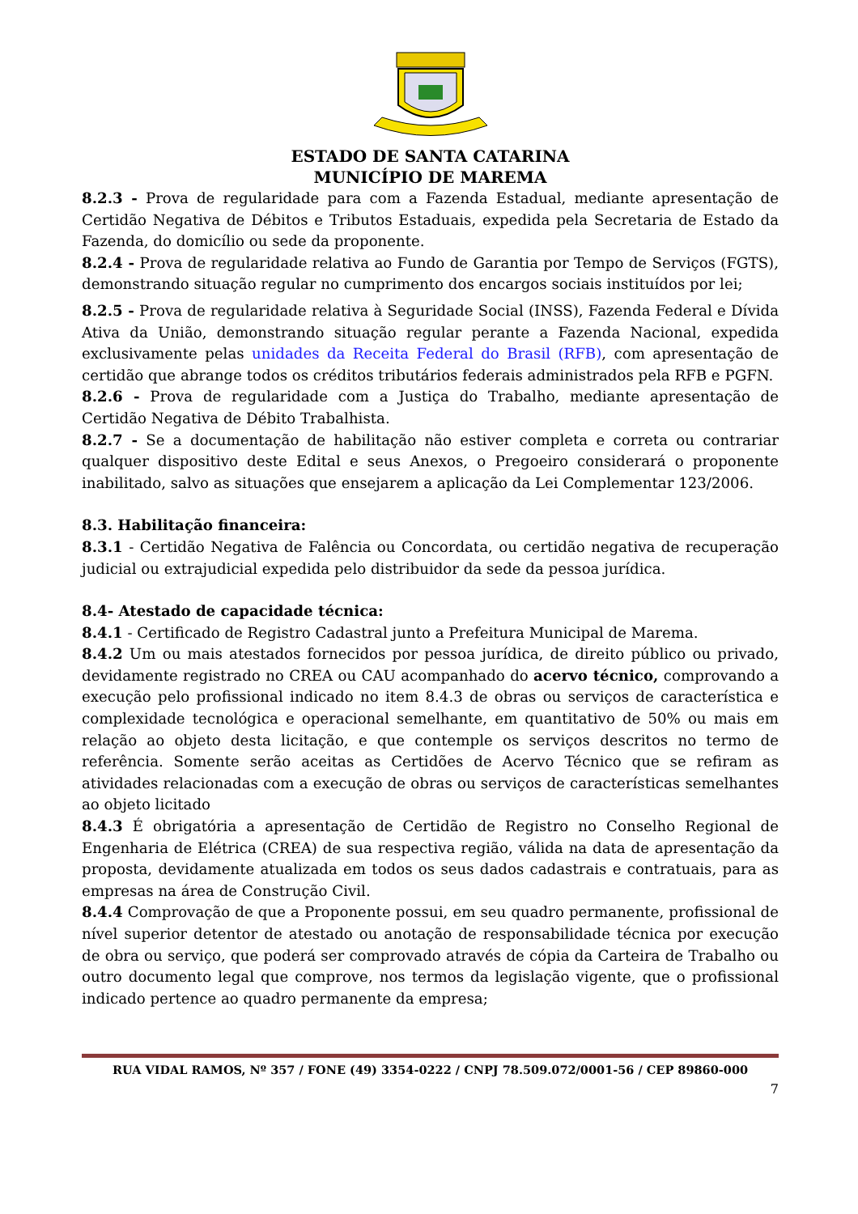ESTADO DE SANTA CATARINA
MUNICÍPIO DE MAREMA
8.2.3 - Prova de regularidade para com a Fazenda Estadual, mediante apresentação de Certidão Negativa de Débitos e Tributos Estaduais, expedida pela Secretaria de Estado da Fazenda, do domicílio ou sede da proponente.
8.2.4 - Prova de regularidade relativa ao Fundo de Garantia por Tempo de Serviços (FGTS), demonstrando situação regular no cumprimento dos encargos sociais instituídos por lei;
8.2.5 - Prova de regularidade relativa à Seguridade Social (INSS), Fazenda Federal e Dívida Ativa da União, demonstrando situação regular perante a Fazenda Nacional, expedida exclusivamente pelas unidades da Receita Federal do Brasil (RFB), com apresentação de certidão que abrange todos os créditos tributários federais administrados pela RFB e PGFN.
8.2.6 - Prova de regularidade com a Justiça do Trabalho, mediante apresentação de Certidão Negativa de Débito Trabalhista.
8.2.7 - Se a documentação de habilitação não estiver completa e correta ou contrariar qualquer dispositivo deste Edital e seus Anexos, o Pregoeiro considerará o proponente inabilitado, salvo as situações que ensejarem a aplicação da Lei Complementar 123/2006.
8.3. Habilitação financeira:
8.3.1 - Certidão Negativa de Falência ou Concordata, ou certidão negativa de recuperação judicial ou extrajudicial expedida pelo distribuidor da sede da pessoa jurídica.
8.4- Atestado de capacidade técnica:
8.4.1 - Certificado de Registro Cadastral junto a Prefeitura Municipal de Marema.
8.4.2 Um ou mais atestados fornecidos por pessoa jurídica, de direito público ou privado, devidamente registrado no CREA ou CAU acompanhado do acervo técnico, comprovando a execução pelo profissional indicado no item 8.4.3 de obras ou serviços de característica e complexidade tecnológica e operacional semelhante, em quantitativo de 50% ou mais em relação ao objeto desta licitação, e que contemple os serviços descritos no termo de referência. Somente serão aceitas as Certidões de Acervo Técnico que se refiram as atividades relacionadas com a execução de obras ou serviços de características semelhantes ao objeto licitado
8.4.3 É obrigatória a apresentação de Certidão de Registro no Conselho Regional de Engenharia de Elétrica (CREA) de sua respectiva região, válida na data de apresentação da proposta, devidamente atualizada em todos os seus dados cadastrais e contratuais, para as empresas na área de Construção Civil.
8.4.4 Comprovação de que a Proponente possui, em seu quadro permanente, profissional de nível superior detentor de atestado ou anotação de responsabilidade técnica por execução de obra ou serviço, que poderá ser comprovado através de cópia da Carteira de Trabalho ou outro documento legal que comprove, nos termos da legislação vigente, que o profissional indicado pertence ao quadro permanente da empresa;
RUA VIDAL RAMOS, Nº 357 / FONE (49) 3354-0222 / CNPJ 78.509.072/0001-56 / CEP 89860-000
7